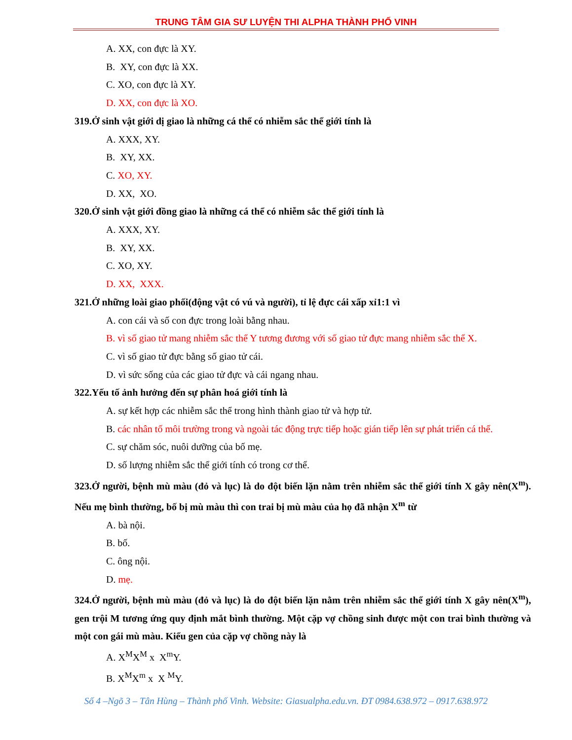TRUNG TÂM GIA SƯ LUYỆN THI ALPHA THÀNH PHỐ VINH
A. XX, con đực là XY.
B. XY, con đực là XX.
C. XO, con đực là XY.
D. XX, con đực là XO.
319.Ở sinh vật giới dị giao là những cá thể có nhiễm sắc thể giới tính là
A. XXX, XY.
B. XY, XX.
C. XO, XY.
D. XX, XO.
320.Ở sinh vật giới đồng giao là những cá thể có nhiễm sắc thể giới tính là
A. XXX, XY.
B. XY, XX.
C. XO, XY.
D. XX, XXX.
321.Ở những loài giao phối(động vật có vú và người), tỉ lệ đực cái xấp xỉ1:1 vì
A. con cái và số con đực trong loài bằng nhau.
B. vì số giao tử mang nhiễm sắc thể Y tương đương với số giao tử đực mang nhiễm sắc thể X.
C. vì số giao tử đực bằng số giao tử cái.
D. vì sức sống của các giao tử đực và cái ngang nhau.
322.Yếu tố ảnh hưởng đến sự phân hoá giới tính là
A. sự kết hợp các nhiễm sắc thể trong hình thành giao tử và hợp tử.
B. các nhân tố môi trường trong và ngoài tác động trực tiếp hoặc gián tiếp lên sự phát triển cá thể.
C. sự chăm sóc, nuôi dưỡng của bố mẹ.
D. số lượng nhiễm sắc thể giới tính có trong cơ thể.
323.Ở người, bệnh mù màu (đỏ và lục) là do đột biến lặn nằm trên nhiễm sắc thể giới tính X gây nên(X<sup>m</sup>). Nếu mẹ bình thường, bố bị mù màu thì con trai bị mù màu của họ đã nhận X<sup>m</sup> từ
A. bà nội.
B. bố.
C. ông nội.
D. mẹ.
324.Ở người, bệnh mù màu (đỏ và lục) là do đột biến lặn nằm trên nhiễm sắc thể giới tính X gây nên(X<sup>m</sup>), gen trội M tương ứng quy định mắt bình thường. Một cặp vợ chồng sinh được một con trai bình thường và một con gái mù màu. Kiểu gen của cặp vợ chồng này là
A. X<sup>M</sup>X<sup>M</sup> x X<sup>m</sup>Y.
B. X<sup>M</sup>X<sup>m</sup> x X <sup>M</sup>Y.
Số 4 –Ngõ 3 – Tân Hùng – Thành phố Vinh. Website: Giasualpha.edu.vn. ĐT 0984.638.972 – 0917.638.972